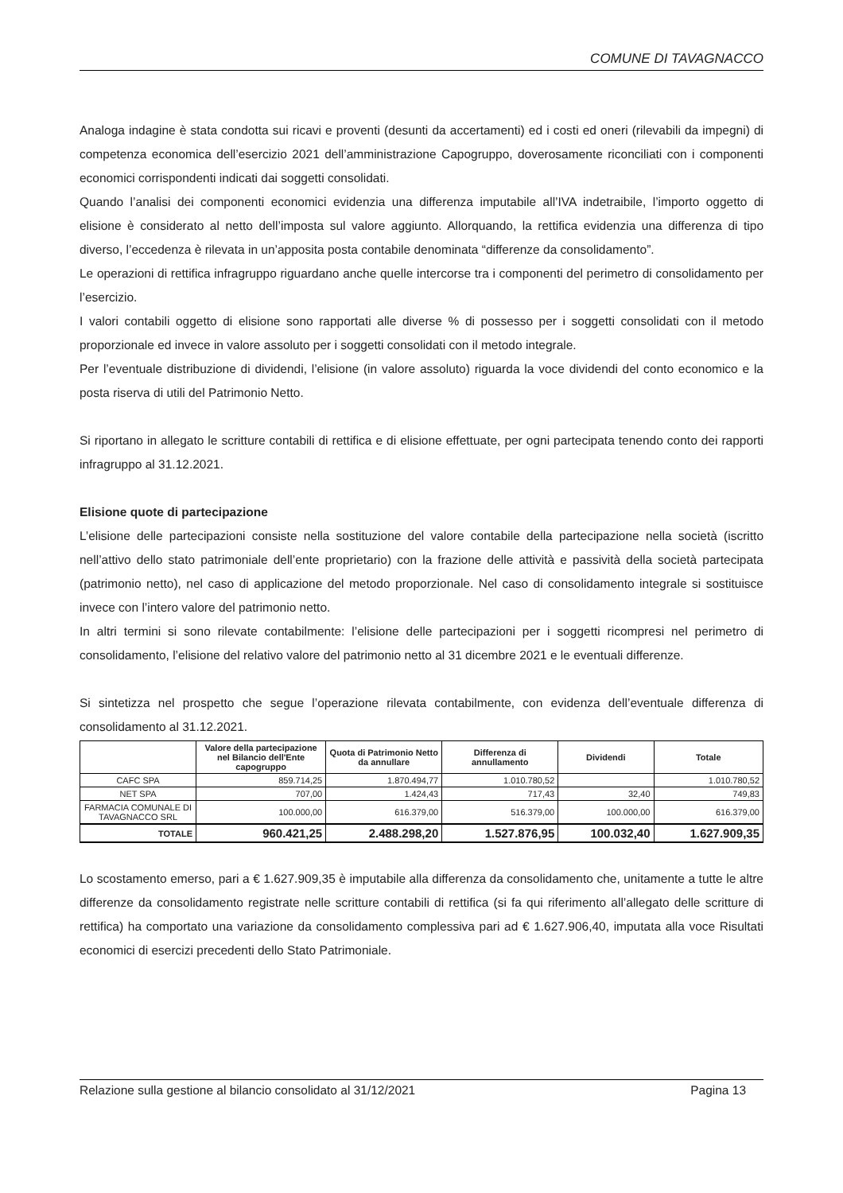COMUNE DI TAVAGNACCO
Analoga indagine è stata condotta sui ricavi e proventi (desunti da accertamenti) ed i costi ed oneri (rilevabili da impegni) di competenza economica dell’esercizio 2021 dell’amministrazione Capogruppo, doverosamente riconciliati con i componenti economici corrispondenti indicati dai soggetti consolidati.
Quando l’analisi dei componenti economici evidenzia una differenza imputabile all’IVA indetraibile, l’importo oggetto di elisione è considerato al netto dell’imposta sul valore aggiunto. Allorquando, la rettifica evidenzia una differenza di tipo diverso, l’eccedenza è rilevata in un’apposita posta contabile denominata “differenze da consolidamento”.
Le operazioni di rettifica infragruppo riguardano anche quelle intercorse tra i componenti del perimetro di consolidamento per l’esercizio.
I valori contabili oggetto di elisione sono rapportati alle diverse % di possesso per i soggetti consolidati con il metodo proporzionale ed invece in valore assoluto per i soggetti consolidati con il metodo integrale.
Per l’eventuale distribuzione di dividendi, l’elisione (in valore assoluto) riguarda la voce dividendi del conto economico e la posta riserva di utili del Patrimonio Netto.
Si riportano in allegato le scritture contabili di rettifica e di elisione effettuate, per ogni partecipata tenendo conto dei rapporti infragruppo al 31.12.2021.
Elisione quote di partecipazione
L’elisione delle partecipazioni consiste nella sostituzione del valore contabile della partecipazione nella società (iscritto nell’attivo dello stato patrimoniale dell’ente proprietario) con la frazione delle attività e passività della società partecipata (patrimonio netto), nel caso di applicazione del metodo proporzionale. Nel caso di consolidamento integrale si sostituisce invece con l’intero valore del patrimonio netto.
In altri termini si sono rilevate contabilmente: l’elisione delle partecipazioni per i soggetti ricompresi nel perimetro di consolidamento, l’elisione del relativo valore del patrimonio netto al 31 dicembre 2021 e le eventuali differenze.
Si sintetizza nel prospetto che segue l’operazione rilevata contabilmente, con evidenza dell’eventuale differenza di consolidamento al 31.12.2021.
| | Valore della partecipazione nel Bilancio dell'Ente capogruppo | Quota di Patrimonio Netto da annullare | Differenza di annullamento | Dividendi | Totale |
| --- | --- | --- | --- | --- | --- |
| CAFC SPA | 859.714,25 | 1.870.494,77 | 1.010.780,52 | | 1.010.780,52 |
| NET SPA | 707,00 | 1.424,43 | 717,43 | 32,40 | 749,83 |
| FARMACIA COMUNALE DI TAVAGNACCO SRL | 100.000,00 | 616.379,00 | 516.379,00 | 100.000,00 | 616.379,00 |
| TOTALE | 960.421,25 | 2.488.298,20 | 1.527.876,95 | 100.032,40 | 1.627.909,35 |
Lo scostamento emerso, pari a € 1.627.909,35 è imputabile alla differenza da consolidamento che, unitamente a tutte le altre differenze da consolidamento registrate nelle scritture contabili di rettifica (si fa qui riferimento all’allegato delle scritture di rettifica) ha comportato una variazione da consolidamento complessiva pari ad € 1.627.906,40, imputata alla voce Risultati economici di esercizi precedenti dello Stato Patrimoniale.
Relazione sulla gestione al bilancio consolidato al 31/12/2021 Pagina 13